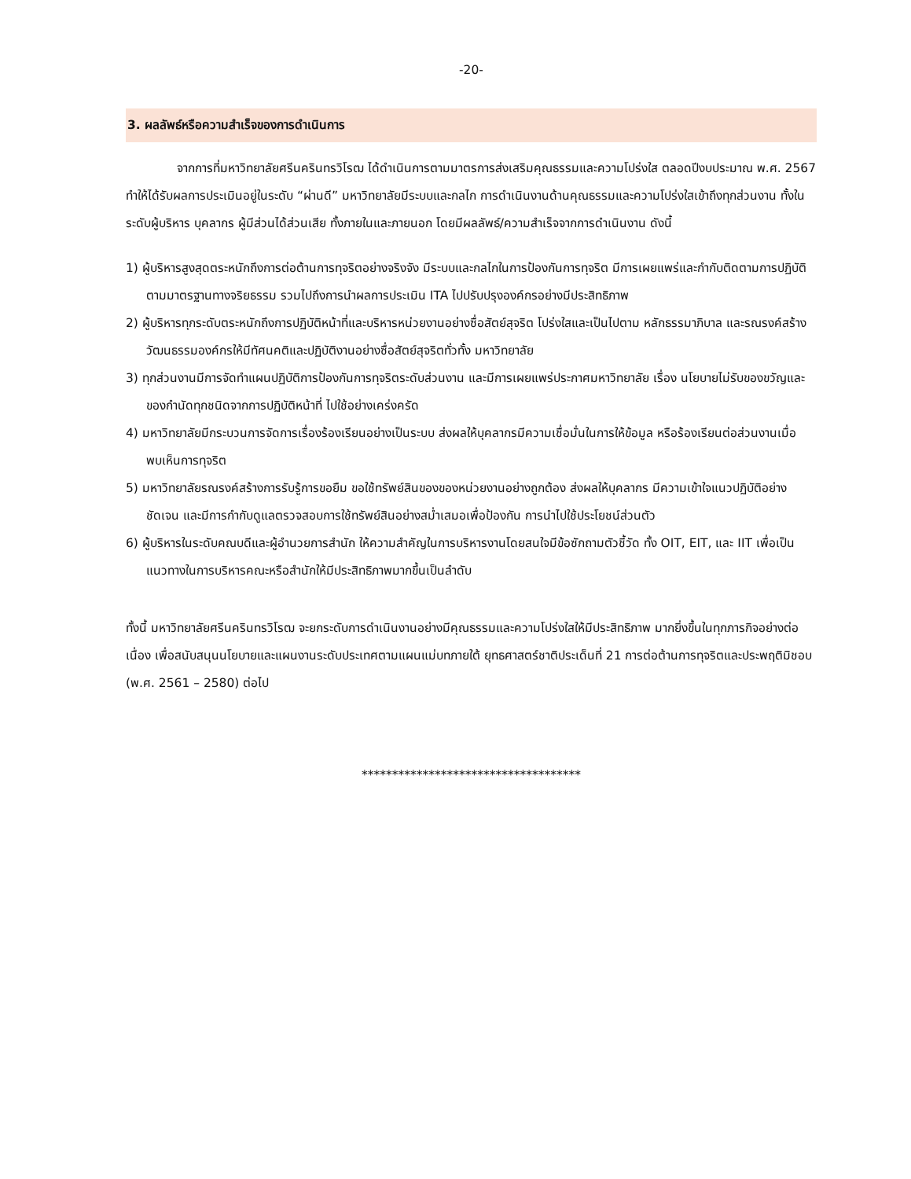-20-
3. ผลลัพธ์หรือความสำเร็จของการดำเนินการ
จากการที่มหาวิทยาลัยศรีนครินทรวิโรฒ ได้ดำเนินการตามมาตรการส่งเสริมคุณธรรมและความโปร่งใส ตลอดปีงบประมาณ พ.ศ. 2567 ทำให้ได้รับผลการประเมินอยู่ในระดับ “ผ่านดี” มหาวิทยาลัยมีระบบและกลไก การดำเนินงานด้านคุณธรรมและความโปร่งใสเข้าถึงทุกส่วนงาน ทั้งในระดับผู้บริหาร บุคลากร ผู้มีส่วนได้ส่วนเสีย ทั้งภายในและภายนอก โดยมีผลลัพธ์/ความสำเร็จจากการดำเนินงาน ดังนี้
1) ผู้บริหารสูงสุดตระหนักถึงการต่อต้านการทุจริตอย่างจริงจัง มีระบบและกลไกในการป้องกันการทุจริต มีการเผยแพร่และกำกับติดตามการปฏิบัติตามมาตรฐานทางจริยธรรม รวมไปถึงการนำผลการประเมิน ITA ไปปรับปรุงองค์กรอย่างมีประสิทธิภาพ
2) ผู้บริหารทุกระดับตระหนักถึงการปฏิบัติหน้าที่และบริหารหน่วยงานอย่างซื่อสัตย์สุจริต โปร่งใสและเป็นไปตาม หลักธรรมาภิบาล และรณรงค์สร้างวัฒนธรรมองค์กรให้มีทัศนคติและปฏิบัติงานอย่างซื่อสัตย์สุจริตทั่วทั้ง มหาวิทยาลัย
3) ทุกส่วนงานมีการจัดทำแผนปฏิบัติการป้องกันการทุจริตระดับส่วนงาน และมีการเผยแพร่ประกาศมหาวิทยาลัย เรื่อง นโยบายไม่รับของขวัญและของกำนัดทุกชนิดจากการปฏิบัติหน้าที่ ไปใช้อย่างเคร่งครัด
4) มหาวิทยาลัยมีกระบวนการจัดการเรื่องร้องเรียนอย่างเป็นระบบ ส่งผลให้บุคลากรมีความเชื่อมั่นในการให้ข้อมูล หรือร้องเรียนต่อส่วนงานเมื่อพบเห็นการทุจริต
5) มหาวิทยาลัยรณรงค์สร้างการรับรู้การขอยืม ขอใช้ทรัพย์สินของของหน่วยงานอย่างถูกต้อง ส่งผลให้บุคลากร มีความเข้าใจแนวปฏิบัติอย่างชัดเจน และมีการกำกับดูแลตรวจสอบการใช้ทรัพย์สินอย่างสม่ำเสมอเพื่อป้องกัน การนำไปใช้ประโยชน์ส่วนตัว
6) ผู้บริหารในระดับคณบดีและผู้อำนวยการสำนัก ให้ความสำคัญในการบริหารงานโดยสนใจมีข้อซักถามตัวชี้วัด ทั้ง OIT, EIT, และ IIT เพื่อเป็นแนวทางในการบริหารคณะหรือสำนักให้มีประสิทธิภาพมากขึ้นเป็นลำดับ
ทั้งนี้ มหาวิทยาลัยศรีนครินทรวิโรฒ จะยกระดับการดำเนินงานอย่างมีคุณธรรมและความโปร่งใสให้มีประสิทธิภาพ มากยิ่งขึ้นในทุกภารกิจอย่างต่อเนื่อง เพื่อสนับสนุนนโยบายและแผนงานระดับประเทศตามแผนแม่บทภายใต้ ยุทธศาสตร์ชาติประเด็นที่ 21 การต่อต้านการทุจริตและประพฤติมิชอบ (พ.ศ. 2561 – 2580) ต่อไป
************************************